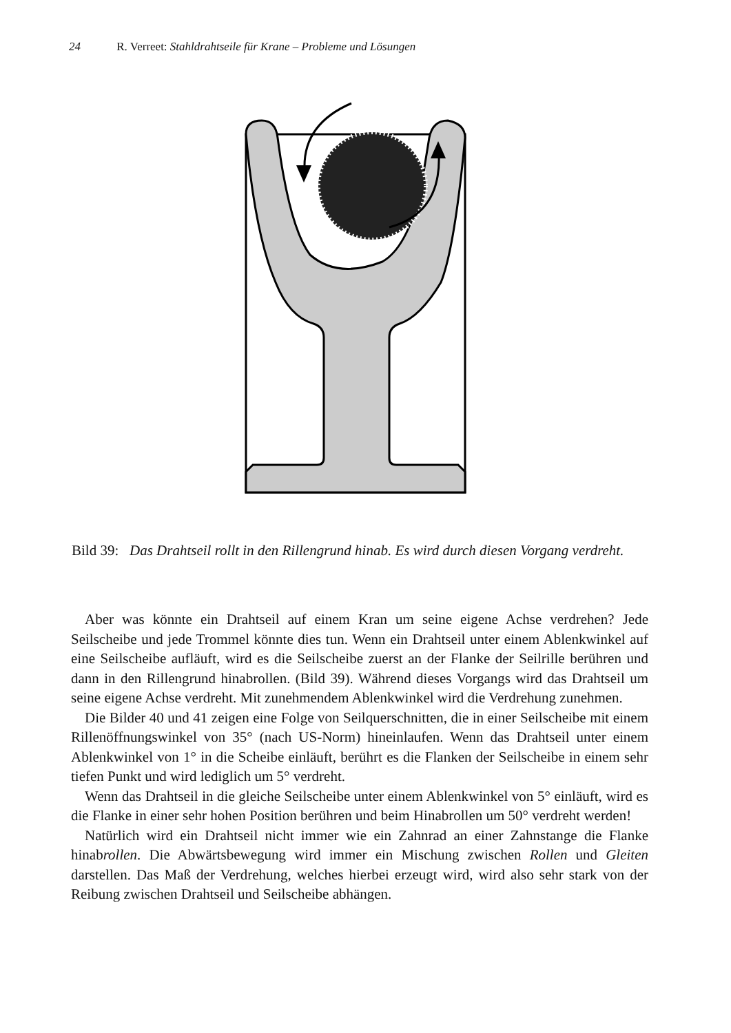24 R. Verreet: Stahldrahtseile für Krane – Probleme und Lösungen
Bild 39: Das Drahtseil rollt in den Rillengrund hinab. Es wird durch diesen Vorgang verdreht.
Aber was könnte ein Drahtseil auf einem Kran um seine eigene Achse verdrehen? Jede Seilscheibe und jede Trommel könnte dies tun. Wenn ein Drahtseil unter einem Ablenkwinkel auf eine Seilscheibe aufläuft, wird es die Seilscheibe zuerst an der Flanke der Seilrille berühren und dann in den Rillengrund hinabrollen. (Bild 39). Während dieses Vorgangs wird das Drahtseil um seine eigene Achse verdreht. Mit zunehmendem Ablenkwinkel wird die Verdrehung zunehmen.
Die Bilder 40 und 41 zeigen eine Folge von Seilquerschnitten, die in einer Seilscheibe mit einem Rillenöffnungswinkel von 35° (nach US-Norm) hineinlaufen. Wenn das Drahtseil unter einem Ablenkwinkel von 1° in die Scheibe einläuft, berührt es die Flanken der Seilscheibe in einem sehr tiefen Punkt und wird lediglich um 5° verdreht.
Wenn das Drahtseil in die gleiche Seilscheibe unter einem Ablenkwinkel von 5° einläuft, wird es die Flanke in einer sehr hohen Position berühren und beim Hinabrollen um 50° verdreht werden!
Natürlich wird ein Drahtseil nicht immer wie ein Zahnrad an einer Zahnstange die Flanke hinabrollen. Die Abwärtsbewegung wird immer ein Mischung zwischen Rollen und Gleiten darstellen. Das Maß der Verdrehung, welches hierbei erzeugt wird, wird also sehr stark von der Reibung zwischen Drahtseil und Seilscheibe abhängen.